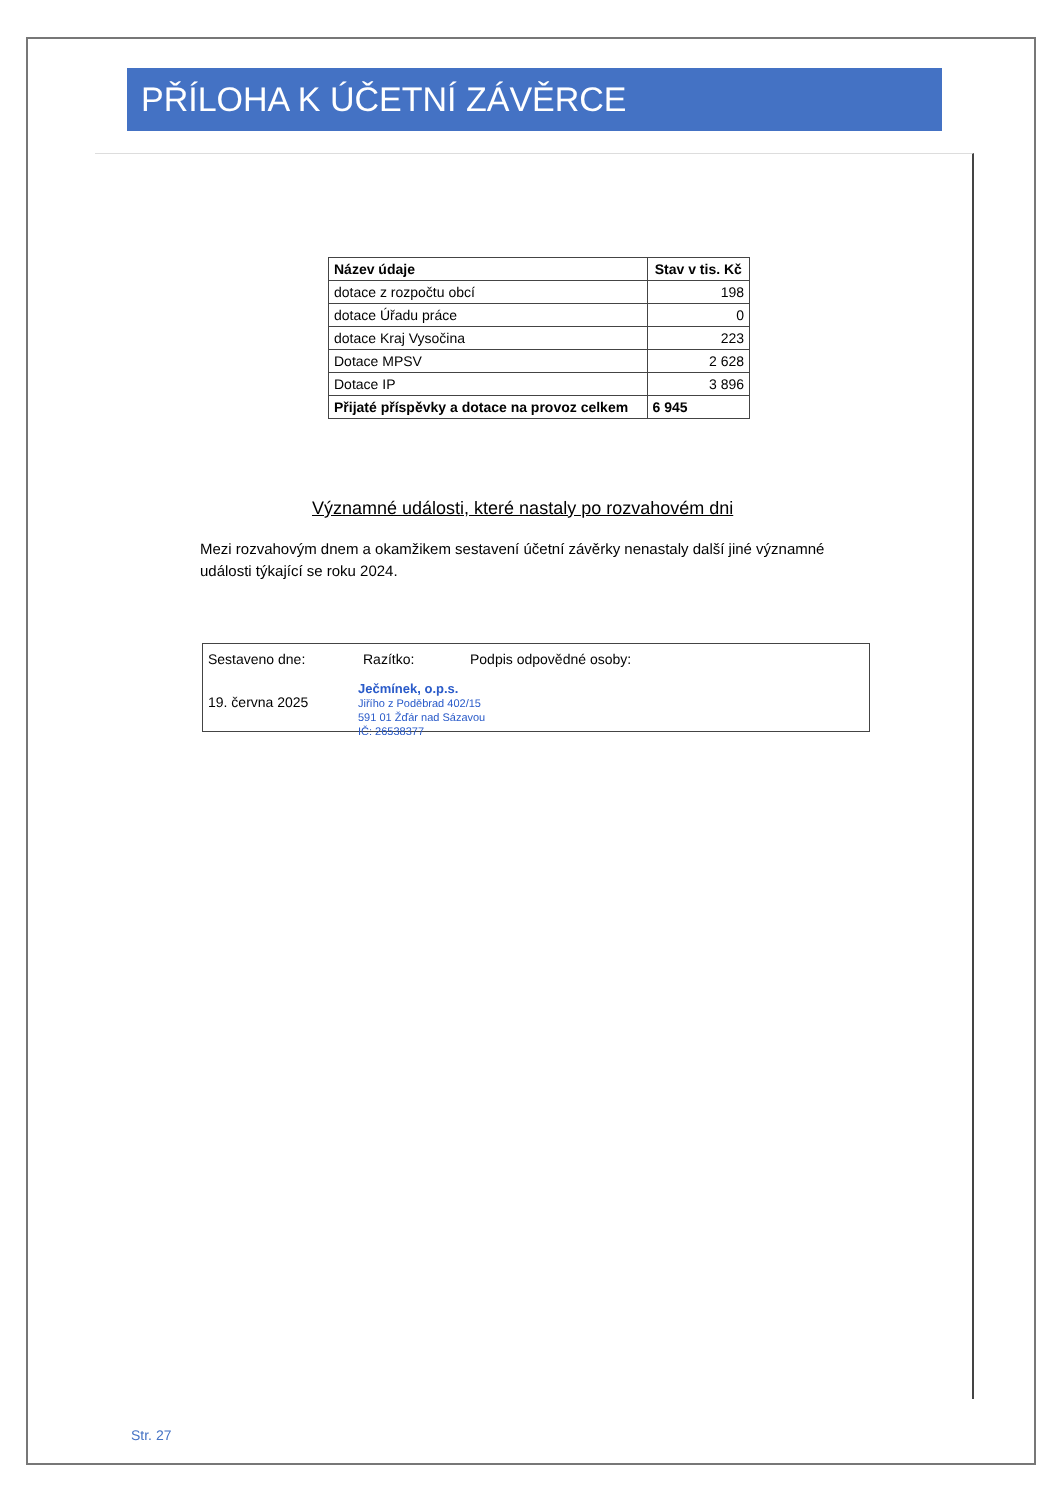PŘÍLOHA K ÚČETNÍ ZÁVĚRCE
| Název údaje | Stav v tis. Kč |
| --- | --- |
| dotace z rozpočtu obcí | 198 |
| dotace Úřadu práce | 0 |
| dotace Kraj Vysočina | 223 |
| Dotace MPSV | 2 628 |
| Dotace IP | 3 896 |
| Přijaté příspěvky a dotace na provoz celkem | 6 945 |
Významné události, které nastaly po rozvahovém dni
Mezi rozvahovým dnem a okamžikem sestavení účetní závěrky nenastaly další jiné významné události týkající se roku 2024.
Sestaveno dne: Razítko: Podpis odpovědné osoby:
19. června 2025
Ječmínek, o.p.s.
Jiřího z Poděbrad 402/15
591 01 Žďár nad Sázavou
IČ: 26538377
Str. 27